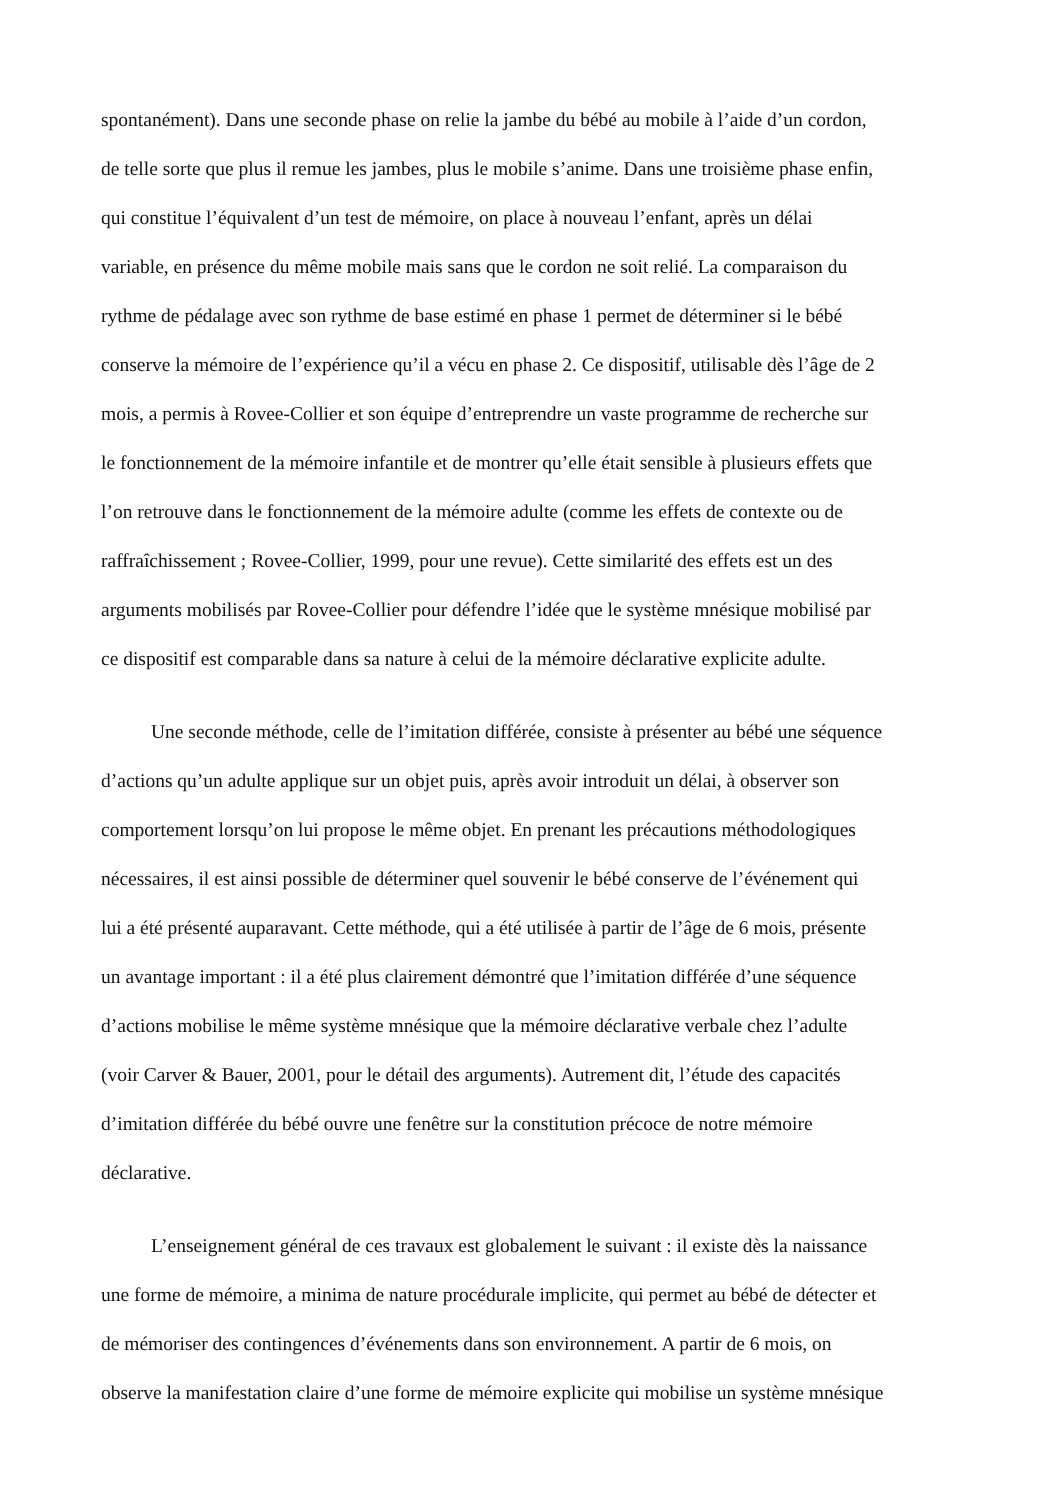spontanément). Dans une seconde phase on relie la jambe du bébé au mobile à l’aide d’un cordon,
de telle sorte que plus il remue les jambes, plus le mobile s’anime. Dans une troisième phase enfin,
qui constitue l’équivalent d’un test de mémoire, on place à nouveau l’enfant, après un délai
variable, en présence du même mobile mais sans que le cordon ne soit relié. La comparaison du
rythme de pédalage avec son rythme de base estimé en phase 1 permet de déterminer si le bébé
conserve la mémoire de l’expérience qu’il a vécu en phase 2. Ce dispositif, utilisable dès l’âge de 2
mois, a permis à Rovee-Collier et son équipe d’entreprendre un vaste programme de recherche sur
le fonctionnement de la mémoire infantile et de montrer qu’elle était sensible à plusieurs effets que
l’on retrouve dans le fonctionnement de la mémoire adulte (comme les effets de contexte ou de
raffraîchissement ; Rovee-Collier, 1999, pour une revue). Cette similarité des effets est un des
arguments mobilisés par Rovee-Collier pour défendre l’idée que le système mnésique mobilisé par
ce dispositif est comparable dans sa nature à celui de la mémoire déclarative explicite adulte.
Une seconde méthode, celle de l’imitation différée, consiste à présenter au bébé une séquence
d’actions qu’un adulte applique sur un objet puis, après avoir introduit un délai, à observer son
comportement lorsqu’on lui propose le même objet. En prenant les précautions méthodologiques
nécessaires, il est ainsi possible de déterminer quel souvenir le bébé conserve de l’événement qui
lui a été présenté auparavant. Cette méthode, qui a été utilisée à partir de l’âge de 6 mois, présente
un avantage important : il a été plus clairement démontré que l’imitation différée d’une séquence
d’actions mobilise le même système mnésique que la mémoire déclarative verbale chez l’adulte
(voir Carver & Bauer, 2001, pour le détail des arguments). Autrement dit, l’étude des capacités
d’imitation différée du bébé ouvre une fenêtre sur la constitution précoce de notre mémoire
déclarative.
L’enseignement général de ces travaux est globalement le suivant : il existe dès la naissance
une forme de mémoire, a minima de nature procédurale implicite, qui permet au bébé de détecter et
de mémoriser des contingences d’événements dans son environnement. A partir de 6 mois, on
observe la manifestation claire d’une forme de mémoire explicite qui mobilise un système mnésique